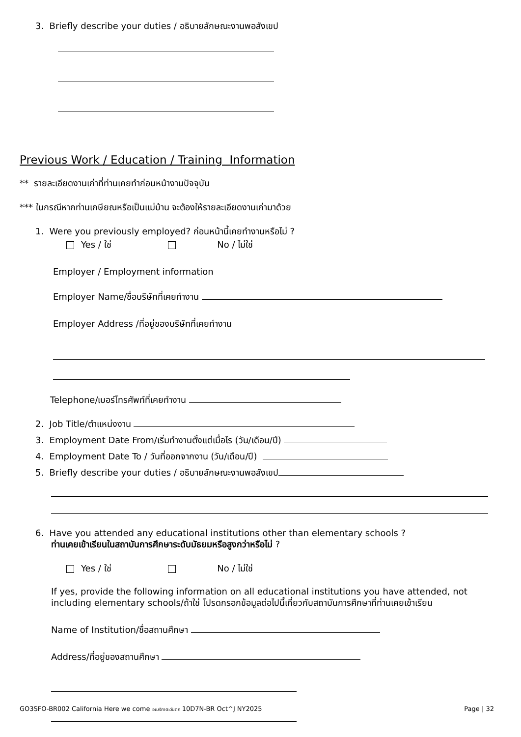3. Briefly describe your duties / อธิบายลักษณะงานพอสังเขป
Previous Work / Education / Training Information
** รายละเอียดงานเก่าที่ท่านเคยทำก่อนหน้างานปัจจุบัน
*** ในกรณีหากท่านเกษียณหรือเป็นแม่บ้าน จะต้องให้รายละเอียดงานเก่ามาด้วย
1. Were you previously employed? ก่อนหน้านี้เคยทำงานหรือไม่ ?
Yes / ใช่ No / ไม่ใช่
Employer / Employment information
Employer Name/ชื่อบริษัทที่เคยทำงาน
Employer Address /ที่อยู่ของบริษัทที่เคยทำงาน
Telephone/เบอร์โทรศัพท์ที่เคยทำงาน
2. Job Title/ตำแหน่งงาน
3. Employment Date From/เริ่มทำงานตั้งแต่เมื่อไร (วัน/เดือน/ปี)
4. Employment Date To / วันที่ออกจากงาน (วัน/เดือน/ปี)
5. Briefly describe your duties / อธิบายลักษณะงานพอสังเขป
6. Have you attended any educational institutions other than elementary schools ?
ท่านเคยเข้าเรียนในสถาบันการศึกษาระดับมัธยมหรือสูงกว่าหรือไม่ ?
Yes / ใช่ No / ไม่ใช่
If yes, provide the following information on all educational institutions you have attended, not including elementary schools/ถ้าใช่ โปรดกรอกข้อมูลต่อไปนี้เกี่ยวกับสถาบันการศึกษาที่ท่านเคยเข้าเรียน
Name of Institution/ชื่อสถานศึกษา
Address/ที่อยู่ของสถานศึกษา
GO3SFO-BR002 California Here we come อเมริกาตะวันตก 10D7N-BR Oct^J NY2025 Page | 32